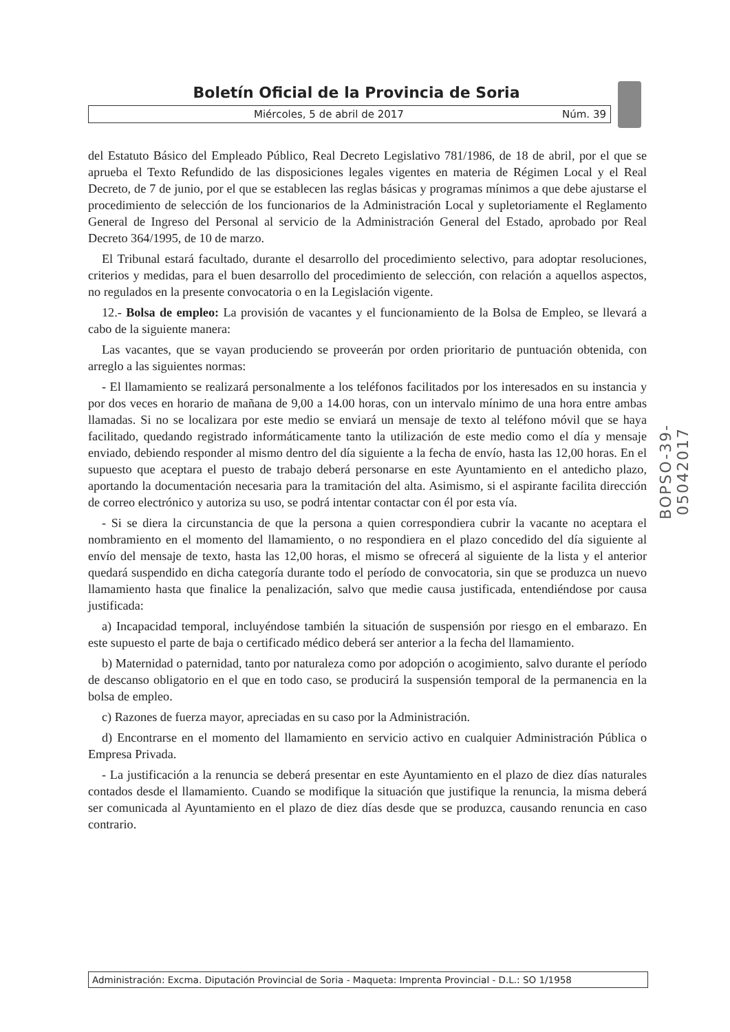Boletín Oficial de la Provincia de Soria
Miércoles, 5 de abril de 2017 Núm. 39
del Estatuto Básico del Empleado Público, Real Decreto Legislativo 781/1986, de 18 de abril, por el que se aprueba el Texto Refundido de las disposiciones legales vigentes en materia de Régimen Local y el Real Decreto, de 7 de junio, por el que se establecen las reglas básicas y programas mínimos a que debe ajustarse el procedimiento de selección de los funcionarios de la Administración Local y supletoriamente el Reglamento General de Ingreso del Personal al servicio de la Administración General del Estado, aprobado por Real Decreto 364/1995, de 10 de marzo.
El Tribunal estará facultado, durante el desarrollo del procedimiento selectivo, para adoptar resoluciones, criterios y medidas, para el buen desarrollo del procedimiento de selección, con relación a aquellos aspectos, no regulados en la presente convocatoria o en la Legislación vigente.
12.- Bolsa de empleo: La provisión de vacantes y el funcionamiento de la Bolsa de Empleo, se llevará a cabo de la siguiente manera:
Las vacantes, que se vayan produciendo se proveerán por orden prioritario de puntuación obtenida, con arreglo a las siguientes normas:
- El llamamiento se realizará personalmente a los teléfonos facilitados por los interesados en su instancia y por dos veces en horario de mañana de 9,00 a 14.00 horas, con un intervalo mínimo de una hora entre ambas llamadas. Si no se localizara por este medio se enviará un mensaje de texto al teléfono móvil que se haya facilitado, quedando registrado informáticamente tanto la utilización de este medio como el día y mensaje enviado, debiendo responder al mismo dentro del día siguiente a la fecha de envío, hasta las 12,00 horas. En el supuesto que aceptara el puesto de trabajo deberá personarse en este Ayuntamiento en el antedicho plazo, aportando la documentación necesaria para la tramitación del alta. Asimismo, si el aspirante facilita dirección de correo electrónico y autoriza su uso, se podrá intentar contactar con él por esta vía.
- Si se diera la circunstancia de que la persona a quien correspondiera cubrir la vacante no aceptara el nombramiento en el momento del llamamiento, o no respondiera en el plazo concedido del día siguiente al envío del mensaje de texto, hasta las 12,00 horas, el mismo se ofrecerá al siguiente de la lista y el anterior quedará suspendido en dicha categoría durante todo el período de convocatoria, sin que se produzca un nuevo llamamiento hasta que finalice la penalización, salvo que medie causa justificada, entendiéndose por causa justificada:
a) Incapacidad temporal, incluyéndose también la situación de suspensión por riesgo en el embarazo. En este supuesto el parte de baja o certificado médico deberá ser anterior a la fecha del llamamiento.
b) Maternidad o paternidad, tanto por naturaleza como por adopción o acogimiento, salvo durante el período de descanso obligatorio en el que en todo caso, se producirá la suspensión temporal de la permanencia en la bolsa de empleo.
c) Razones de fuerza mayor, apreciadas en su caso por la Administración.
d) Encontrarse en el momento del llamamiento en servicio activo en cualquier Administración Pública o Empresa Privada.
- La justificación a la renuncia se deberá presentar en este Ayuntamiento en el plazo de diez días naturales contados desde el llamamiento. Cuando se modifique la situación que justifique la renuncia, la misma deberá ser comunicada al Ayuntamiento en el plazo de diez días desde que se produzca, causando renuncia en caso contrario.
BOPSO-39-05042017
Administración: Excma. Diputación Provincial de Soria - Maqueta: Imprenta Provincial - D.L.: SO 1/1958